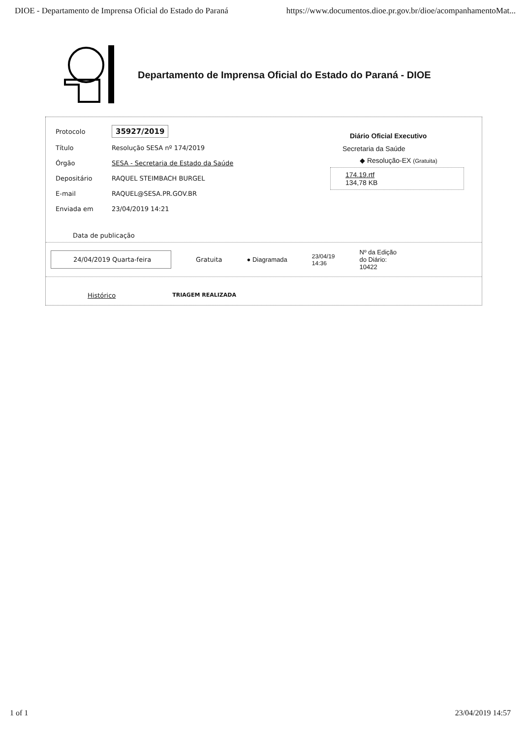DIOE - Departamento de Imprensa Oficial do Estado do Paraná https://www.documentos.dioe.pr.gov.br/dioe/acompanhamentoMat...
Departamento de Imprensa Oficial do Estado do Paraná - DIOE
| Protocolo | 35927/2019 |
| Título | Resolução SESA nº 174/2019 |
| Órgão | SESA - Secretaria de Estado da Saúde |
| Depositário | RAQUEL STEIMBACH BURGEL |
| E-mail | RAQUEL@SESA.PR.GOV.BR |
| Enviada em | 23/04/2019 14:21 |
Diário Oficial Executivo
Secretaria da Saúde
◆ Resolução-EX (Gratuita)
174.19.rtf
134,78 KB
Data de publicação
24/04/2019 Quarta-feira Gratuita ● Diagramada 23/04/19
14:36 Nº da Edição
do Diário:
10422
Histórico TRIAGEM REALIZADA
1 of 1 23/04/2019 14:57